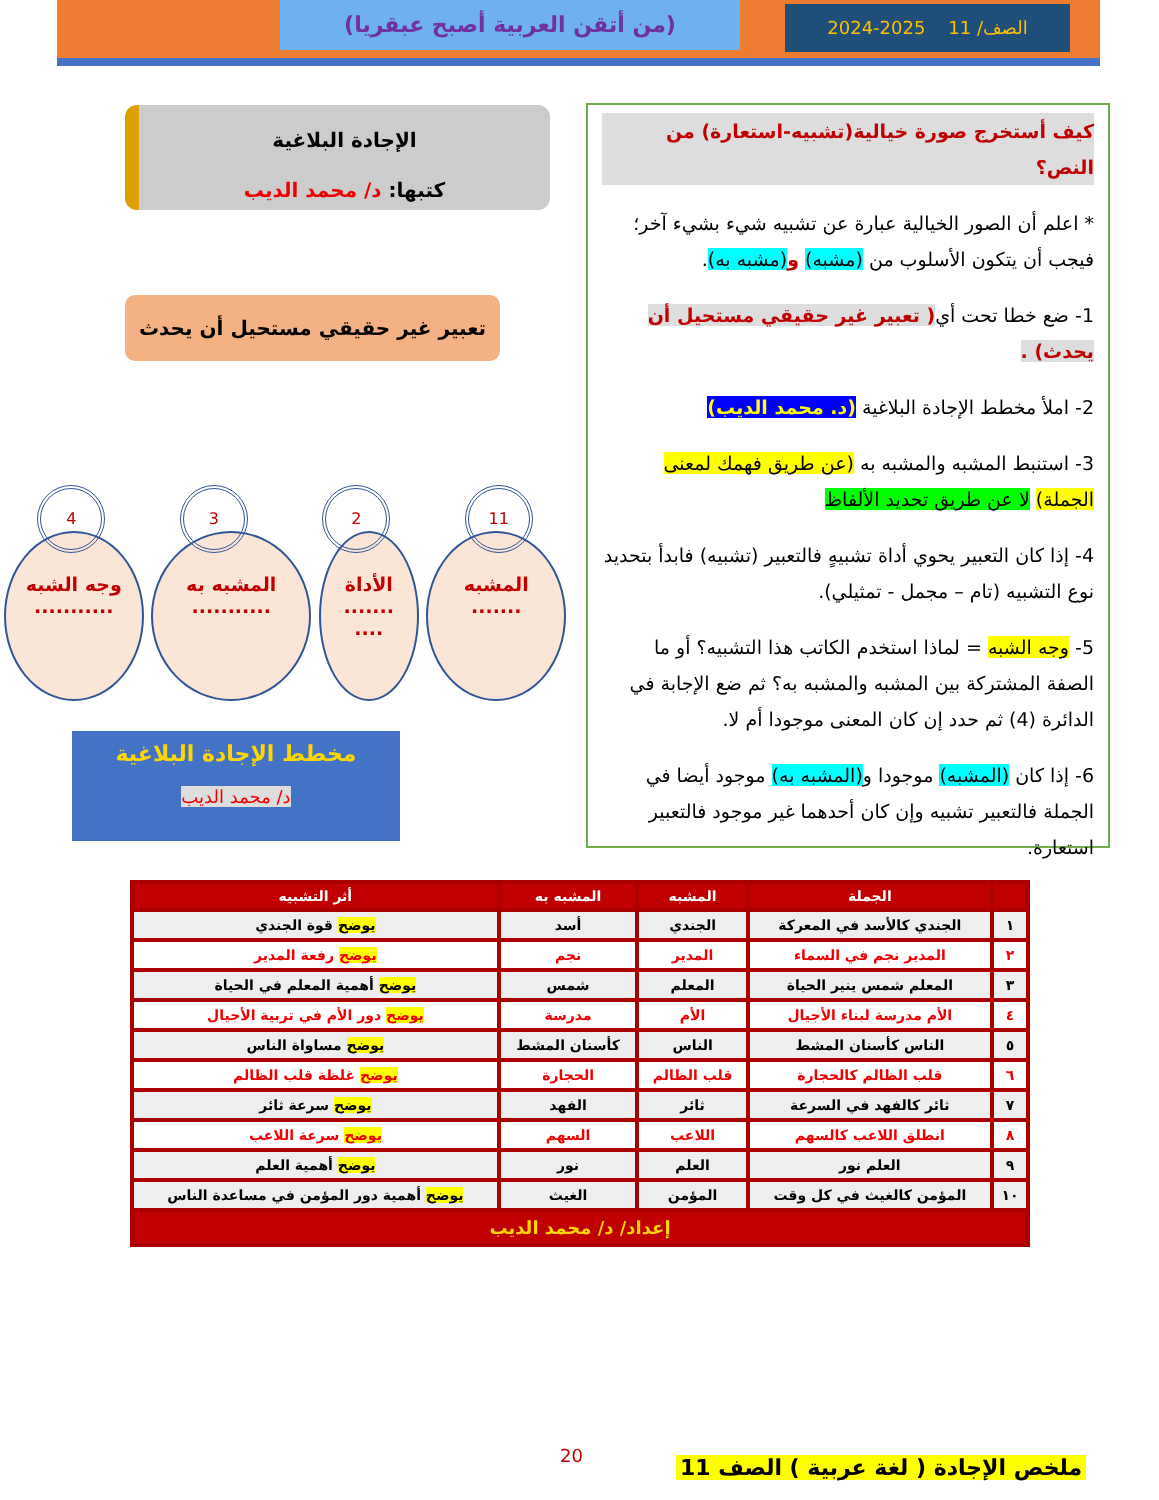(من أتقن العربية أصبح عبقريا) الصف/ 11 2025-2024
كيف أستخرج صورة خيالية(تشبيه-استعارة) من النص؟
* اعلم أن الصور الخيالية عبارة عن تشبيه شيء بشيء آخر؛ فيجب أن يتكون الأسلوب من (مشبه) و(مشبه به).
1- ضع خطا تحت أي( تعبير غير حقيقي مستحيل أن يحدث) .
2- املأ مخطط الإجادة البلاغية (د. محمد الديب)
3- استنبط المشبه والمشبه به (عن طريق فهمك لمعنى الجملة) لا عن طريق تحديد الألفاظ
4- إذا كان التعبير يحوي أداة تشبيهٍ فالتعبير (تشبيه) فابدأ بتحديد نوع التشبيه (تام – مجمل - تمثيلي).
5- وجه الشبه = لماذا استخدم الكاتب هذا التشبيه؟ أو ما الصفة المشتركة بين المشبه والمشبه به؟ ثم ضع الإجابة في الدائرة (4) ثم حدد إن كان المعنى موجودا أم لا.
6- إذا كان (المشبه) موجودا و(المشبه به) موجود أيضا في الجملة فالتعبير تشبيه وإن كان أحدهما غير موجود فالتعبير استعارة.
الإجادة البلاغية
كتبها: د/ محمد الديب
تعبير غير حقيقي مستحيل أن يحدث
11 2 3 4
المشبه
.......
الأداة
.......
....
المشبه به
...........
وجه الشبه
...........
مخطط الإجادة البلاغية
د/ محمد الديب
| | الجملة | المشبه | المشبه به | أثر التشبيه |
| --- | --- | --- | --- | --- |
| ١ | الجندي كالأسد في المعركة | الجندي | أسد | يوضح قوة الجندي |
| ٢ | المدير نجم في السماء | المدير | نجم | يوضح رفعة المدير |
| ٣ | المعلم شمس ينير الحياة | المعلم | شمس | يوضح أهمية المعلم في الحياة |
| ٤ | الأم مدرسة لبناء الأجيال | الأم | مدرسة | يوضح دور الأم في تربية الأجيال |
| ٥ | الناس كأسنان المشط | الناس | كأسنان المشط | يوضح مساواة الناس |
| ٦ | قلب الظالم كالحجارة | قلب الظالم | الحجارة | يوضح غلظة قلب الظالم |
| ٧ | ثائر كالفهد في السرعة | ثائر | الفهد | يوضح سرعة ثائر |
| ٨ | انطلق اللاعب كالسهم | اللاعب | السهم | يوضح سرعة اللاعب |
| ٩ | العلم نور | العلم | نور | يوضح أهمية العلم |
| ١٠ | المؤمن كالغيث في كل وقت | المؤمن | الغيث | يوضح أهمية دور المؤمن في مساعدة الناس |
| إعداد/ د/ محمد الديب | | | | |
20
ملخص الإجادة ( لغة عربية ) الصف 11